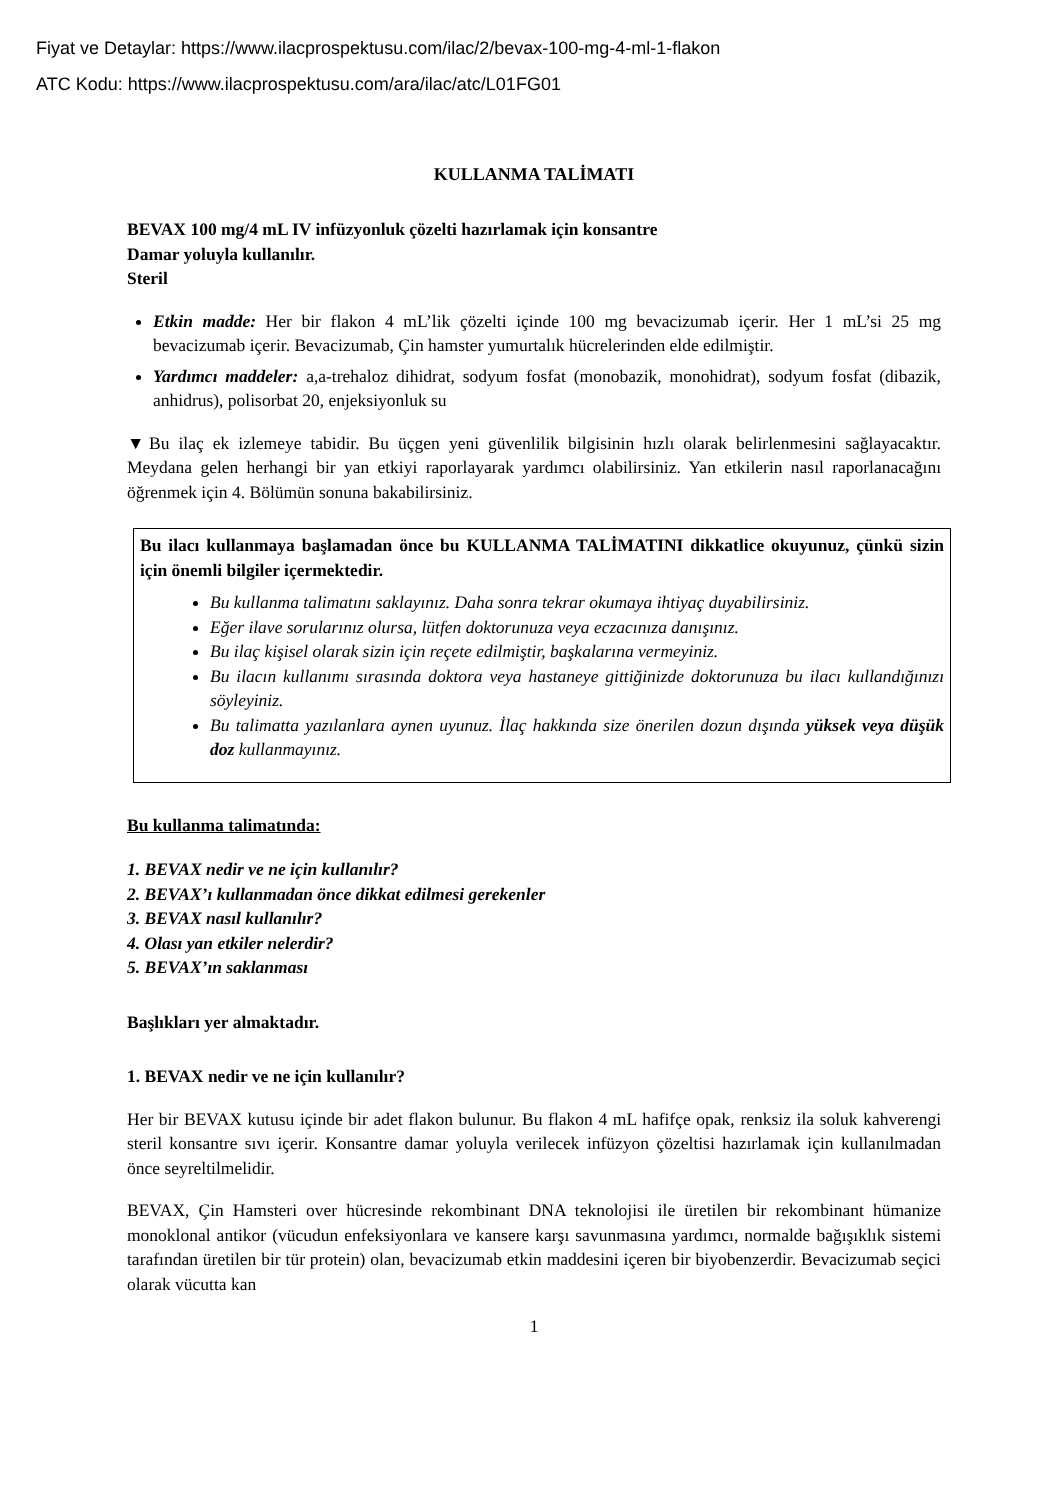Fiyat ve Detaylar: https://www.ilacprospektusu.com/ilac/2/bevax-100-mg-4-ml-1-flakon
ATC Kodu: https://www.ilacprospektusu.com/ara/ilac/atc/L01FG01
KULLANMA TALİMATI
BEVAX 100 mg/4 mL IV infüzyonluk çözelti hazırlamak için konsantre
Damar yoluyla kullanılır.
Steril
Etkin madde: Her bir flakon 4 mL’lik çözelti içinde 100 mg bevacizumab içerir. Her 1 mL’si 25 mg bevacizumab içerir. Bevacizumab, Çin hamster yumurtalık hücrelerinden elde edilmiştir.
Yardımcı maddeler: a,a-trehaloz dihidrat, sodyum fosfat (monobazik, monohidrat), sodyum fosfat (dibazik, anhidrus), polisorbat 20, enjeksiyonluk su
▼Bu ilaç ek izlemeye tabidir. Bu üçgen yeni güvenlilik bilgisinin hızlı olarak belirlenmesini sağlayacaktır. Meydana gelen herhangi bir yan etkiyi raporlayarak yardımcı olabilirsiniz. Yan etkilerin nasıl raporlanacağını öğrenmek için 4. Bölümün sonuna bakabilirsiniz.
Bu ilacı kullanmaya başlamadan önce bu KULLANMA TALİMATINI dikkatlice okuyunuz, çünkü sizin için önemli bilgiler içermektedir.
Bu kullanma talimatını saklayınız. Daha sonra tekrar okumaya ihtiyaç duyabilirsiniz.
Eğer ilave sorularınız olursa, lütfen doktorunuza veya eczacınıza danışınız.
Bu ilaç kişisel olarak sizin için reçete edilmiştir, başkalarına vermeyiniz.
Bu ilacın kullanımı sırasında doktora veya hastaneye gittiğinizde doktorunuza bu ilacı kullandığınızı söyleyiniz.
Bu talimatta yazılanlara aynen uyunuz. İlaç hakkında size önerilen dozun dışında yüksek veya düşük doz kullanmayınız.
Bu kullanma talimatında:
1. BEVAX nedir ve ne için kullanılır?
2. BEVAX’ı kullanmadan önce dikkat edilmesi gerekenler
3. BEVAX nasıl kullanılır?
4. Olası yan etkiler nelerdir?
5. BEVAX’ın saklanması
Başlıkları yer almaktadır.
1. BEVAX nedir ve ne için kullanılır?
Her bir BEVAX kutusu içinde bir adet flakon bulunur. Bu flakon 4 mL hafifçe opak, renksiz ila soluk kahverengi steril konsantre sıvı içerir. Konsantre damar yoluyla verilecek infüzyon çözeltisi hazırlamak için kullanılmadan önce seyreltilmelidir.
BEVAX, Çin Hamsteri over hücresinde rekombinant DNA teknolojisi ile üretilen bir rekombinant hümanize monoklonal antikor (vücudun enfeksiyonlara ve kansere karşı savunmasına yardımcı, normalde bağışıklık sistemi tarafından üretilen bir tür protein) olan, bevacizumab etkin maddesini içeren bir biyobenzerdir. Bevacizumab seçici olarak vücutta kan
1